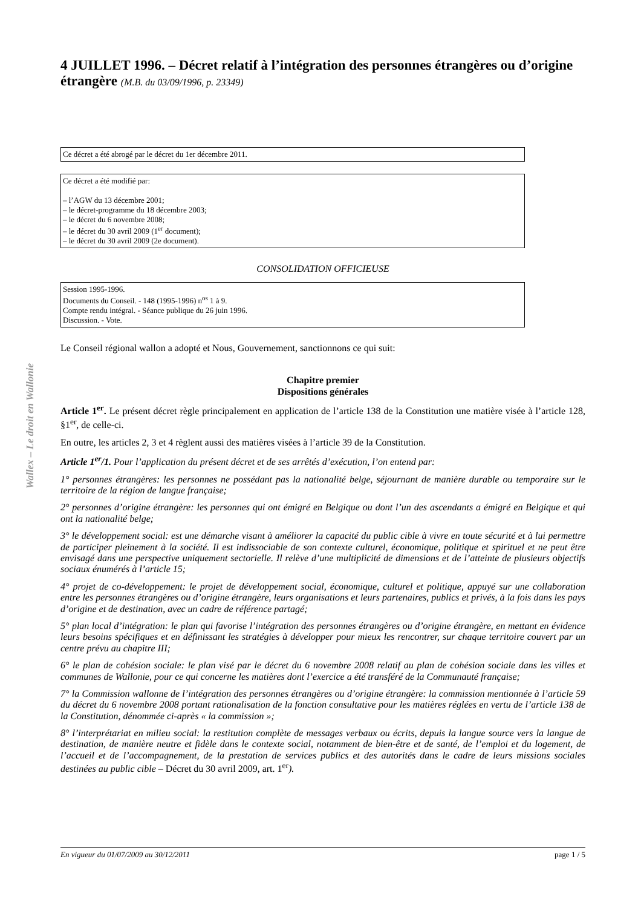Wallex – Le droit en Wallonie
4 JUILLET 1996. – Décret relatif à l’intégration des personnes étrangères ou d’origine étrangère (M.B. du 03/09/1996, p. 23349)
Ce décret a été abrogé par le décret du 1er décembre 2011.
Ce décret a été modifié par:
– l’AGW du 13 décembre 2001;
– le décret-programme du 18 décembre 2003;
– le décret du 6 novembre 2008;
– le décret du 30 avril 2009 (1<sup>er</sup> document);
– le décret du 30 avril 2009 (2e document).
CONSOLIDATION OFFICIEUSE
Session 1995-1996.
Documents du Conseil. - 148 (1995-1996) n<sup>os</sup> 1 à 9.
Compte rendu intégral. - Séance publique du 26 juin 1996.
Discussion. - Vote.
Le Conseil régional wallon a adopté et Nous, Gouvernement, sanctionnons ce qui suit:
Chapitre premier
Dispositions générales
Article 1<sup>er</sup>. Le présent décret règle principalement en application de l’article 138 de la Constitution une matière visée à l’article 128, §1<sup>er</sup>, de celle-ci.
En outre, les articles 2, 3 et 4 règlent aussi des matières visées à l’article 39 de la Constitution.
Article 1<sup>er</sup>/1. Pour l’application du présent décret et de ses arrêtés d’exécution, l’on entend par:
1° personnes étrangères: les personnes ne possédant pas la nationalité belge, séjournant de manière durable ou temporaire sur le territoire de la région de langue française;
2° personnes d’origine étrangère: les personnes qui ont émigré en Belgique ou dont l’un des ascendants a émigré en Belgique et qui ont la nationalité belge;
3° le développement social: est une démarche visant à améliorer la capacité du public cible à vivre en toute sécurité et à lui permettre de participer pleinement à la société. Il est indissociable de son contexte culturel, économique, politique et spirituel et ne peut être envisagé dans une perspective uniquement sectorielle. Il relève d’une multiplicité de dimensions et de l’atteinte de plusieurs objectifs sociaux énumérés à l’article 15;
4° projet de co-développement: le projet de développement social, économique, culturel et politique, appuyé sur une collaboration entre les personnes étrangères ou d’origine étrangère, leurs organisations et leurs partenaires, publics et privés, à la fois dans les pays d’origine et de destination, avec un cadre de référence partagé;
5° plan local d’intégration: le plan qui favorise l’intégration des personnes étrangères ou d’origine étrangère, en mettant en évidence leurs besoins spécifiques et en définissant les stratégies à développer pour mieux les rencontrer, sur chaque territoire couvert par un centre prévu au chapitre III;
6° le plan de cohésion sociale: le plan visé par le décret du 6 novembre 2008 relatif au plan de cohésion sociale dans les villes et communes de Wallonie, pour ce qui concerne les matières dont l’exercice a été transféré de la Communauté française;
7° la Commission wallonne de l’intégration des personnes étrangères ou d’origine étrangère: la commission mentionnée à l’article 59 du décret du 6 novembre 2008 portant rationalisation de la fonction consultative pour les matières réglées en vertu de l’article 138 de la Constitution, dénommée ci-après « la commission »;
8° l’interprétariat en milieu social: la restitution complète de messages verbaux ou écrits, depuis la langue source vers la langue de destination, de manière neutre et fidèle dans le contexte social, notamment de bien-être et de santé, de l’emploi et du logement, de l’accueil et de l’accompagnement, de la prestation de services publics et des autorités dans le cadre de leurs missions sociales destinées au public cible – Décret du 30 avril 2009, art. 1<sup>er</sup>).
En vigueur du 01/07/2009 au 30/12/2011 page 1 / 5